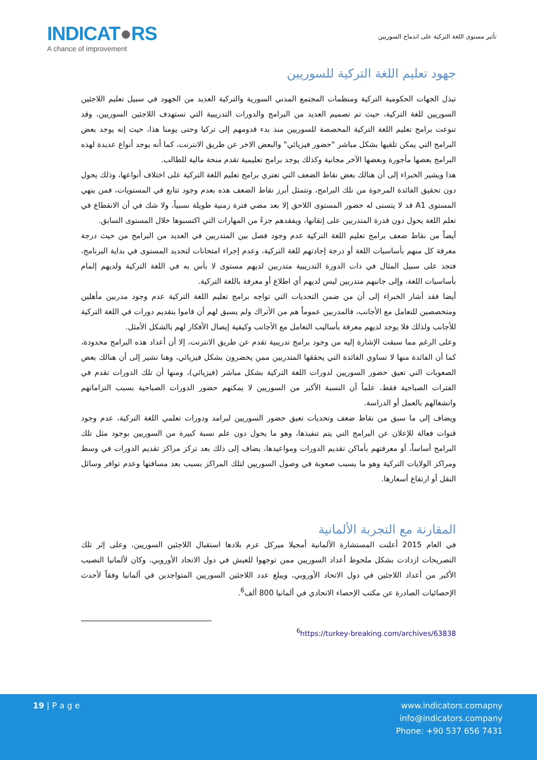INDICAT●RS
A chance of improvement
تأثير مستوى اللغة التركية على اندماج السوريين
جهود تعليم اللغة التركية للسوريين
تبذل الجهات الحكومية التركية ومنظمات المجتمع المدني السورية والتركية العديد من الجهود في سبيل تعليم اللاجئين السوريين للغة التركية، حيث تم تصميم العديد من البرامج والدورات التدريبية التي تستهدف اللاجئين السوريين، وقد تنوعت برامج تعليم اللغة التركية المخصصة للسوريين منذ بدء قدومهم إلى تركيا وحتى يومنا هذا، حيث إنه يوجد بعض البرامج التي يمكن تلقيها بشكل مباشر "حضور فيزيائي" والبعض الاخر عن طريق الانترنت، كما أنه يوجد أنواع عديدة لهذه البرامج بعضها مأجورة وبعضها الآخر مجانية وكذلك يوجد برامج تعليمية تقدم منحة مالية للطالب.
هذا ويشير الخبراء إلى أن هنالك بعض نقاط الضعف التي تعتري برامج تعليم اللغة التركية على اختلاف أنواعها، وذلك يحول دون تحقيق الفائدة المرجوة من تلك البرامج، وتتمثل أبرز نقاط الضعف هذه بعدم وجود تتابع في المستويات، فمن ينهي المستوى A1 قد لا يتسنى له حضور المستوى اللاحق إلا بعد مضي فترة زمنية طويلة نسبياً، ولا شك في أن الانقطاع في تعلم اللغة يحول دون قدرة المتدربين على إتقانها، ويفقدهم جزءً من المهارات التي اكتسبوها خلال المستوى السابق.
أيضاً من نقاط ضعف برامج تعليم اللغة التركية عدم وجود فصل بين المتدربين في العديد من البرامج من حيث درجة معرفة كل منهم بأساسيات اللغة أو درجة إجادتهم للغة التركية، وعدم إجراء امتحانات لتحديد المستوى في بداية البرنامج، فتجد على سبيل المثال في ذات الدورة التدريبية متدربين لديهم مستوى لا بأس به في اللغة التركية ولديهم إلمام بأساسيات اللغة، وإلى جانبهم متدربين ليس لديهم أي اطلاع أو معرفة باللغة التركية.
أيضا فقد أشار الخبراء إلى أن من ضمن التحديات التي تواجه برامج تعليم اللغة التركية عدم وجود مدربين مأهلين ومتخصصين للتعامل مع الأجانب، فالمدربين عموماً هم من الأتراك ولم يسبق لهم أن قاموا بتقديم دورات في اللغة التركية للأجانب ولذلك فلا يوجد لديهم معرفة بأساليب التعامل مع الأجانب وكيفية إيصال الأفكار لهم بالشكل الأمثل.
وعلى الرغم مما سبقت الإشارة إليه من وجود برامج تدريبية تقدم عن طريق الانترنت، إلا أن أعداد هذه البرامج محدودة، كما أن الفائدة منها لا تساوي الفائدة التي يحققها المتدربين ممن يحضرون بشكل فيزيائي، وهنا نشير إلى أن هنالك بعض الصعوبات التي تعيق حضور السوريين لدورات اللغة التركية بشكل مباشر (فيزيائي)، ومنها أن تلك الدورات تقدم في الفترات الصباحية فقط، علماً أن النسبة الأكبر من السوريين لا يمكنهم حضور الدورات الصباحية بسبب التزاماتهم وانشغالهم بالعمل أو الدراسة.
ويضاف إلى ما سبق من نقاط ضعف وتحديات تعيق حضور السوريين لبرامد ودورات تعلمي اللغة التركية، عدم وجود قنوات فعالة للإعلان عن البرامج التي يتم تنفيذها، وهو ما يحول دون علم نسبة كبيرة من السوريين بوجود مثل تلك البرامج أساساً، أو معرفتهم بأماكن تقديم الدورات ومواعيدها، يضاف إلى ذلك بعد تركز مراكز تقديم الدورات في وسط ومراكز الولايات التركية وهو ما يسبب صعوبة في وصول السوريين لتلك المراكز بسبب بعد مسافتها وعدم توافر وسائل النقل أو ارتفاع أسعارها.
المقارنة مع التجربة الألمانية
في العام 2015 أعلنت المستشارة الألمانية أمجيلا ميركل عزم بلادها استقبال اللاجئين السوريين، وعلى إثر تلك التصريحات ازدادت بشكل ملحوظ أعداد السوريين ممن توجهوا للعيش في دول الاتحاد الأوروبي، وكان لألمانيا النصيب الأكبر من أعداد اللاجئين في دول الاتحاد الأوروبي، ويبلغ عدد اللاجئين السوريين المتواجدين في ألمانيا وفقاً لأحدث الإحصائيات الصادرة عن مكتب الإحصاء الاتحادي في ألمانيا 800 ألف<sup>6</sup>.
<sup>6</sup> https://turkey-breaking.com/archives/63838
19 | P a g e www.indicators.comapny
info@indicators.company
Phone: +90 537 656 7431